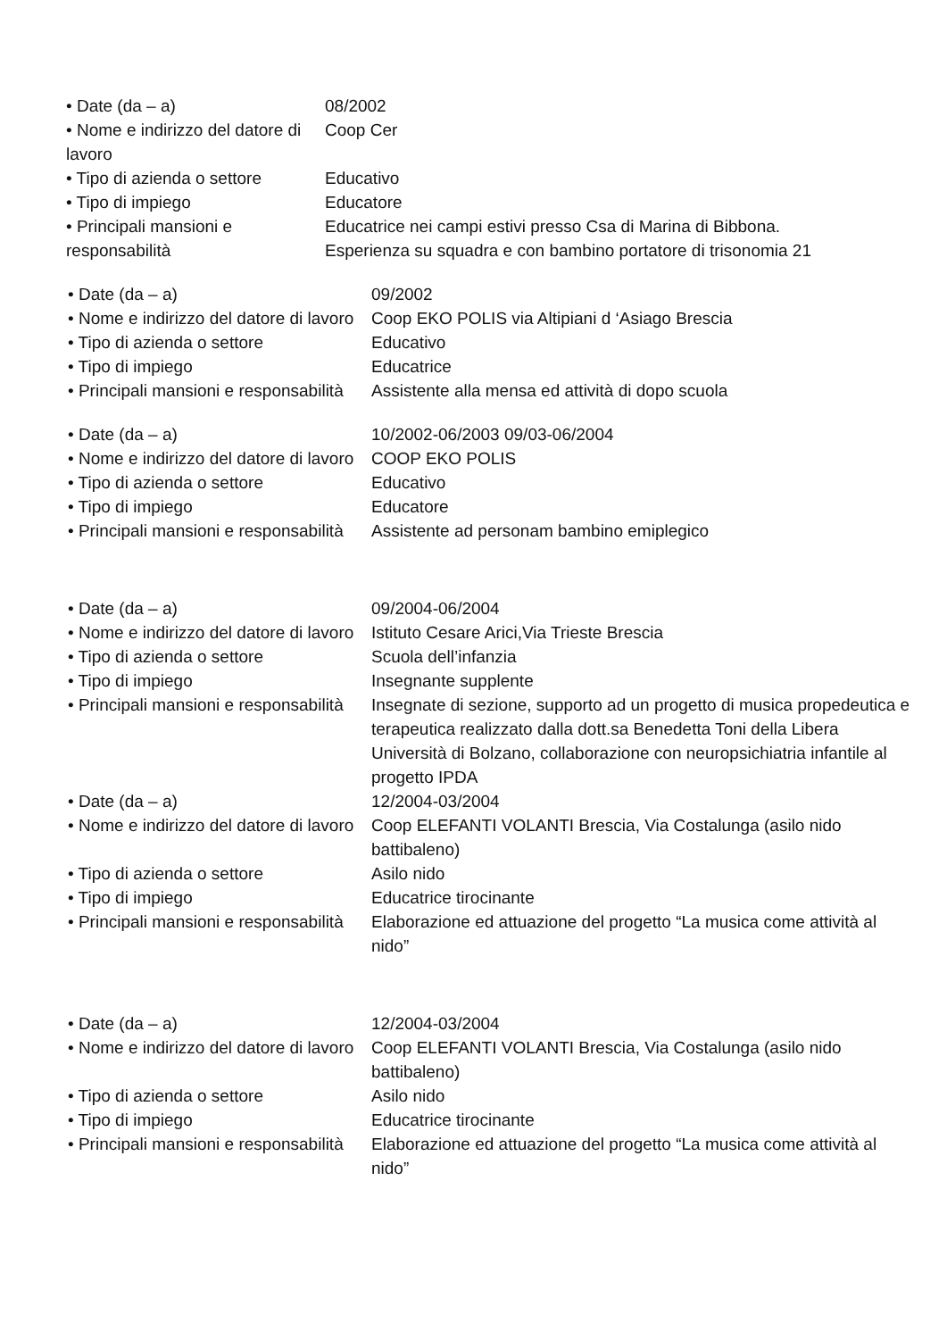• Date (da – a) 08/2002
• Nome e indirizzo del datore di lavoro
Coop Cer
• Tipo di azienda o settore
Educativo
• Tipo di impiego Educatore
• Principali mansioni e responsabilità
Educatrice nei campi estivi presso Csa di Marina di Bibbona. Esperienza su squadra e con bambino portatore di trisonomia 21
• Date (da – a) 09/2002
• Nome e indirizzo del datore di lavoro
Coop EKO POLIS via Altipiani d ‘Asiago Brescia
• Tipo di azienda o settore Educativo
• Tipo di impiego Educatrice
• Principali mansioni e responsabilità
Assistente alla mensa ed attività di dopo scuola
• Date (da – a) 10/2002-06/2003 09/03-06/2004
• Nome e indirizzo del datore di lavoro
COOP EKO POLIS
• Tipo di azienda o settore Educativo
• Tipo di impiego Educatore
• Principali mansioni e responsabilità
Assistente ad personam bambino emiplegico
• Date (da – a) 09/2004-06/2004
• Nome e indirizzo del datore di lavoro
Istituto Cesare Arici,Via Trieste Brescia
• Tipo di azienda o settore Scuola dell’infanzia
• Tipo di impiego Insegnante supplente
• Principali mansioni e responsabilità
Insegnate di sezione, supporto ad un progetto di musica propedeutica e terapeutica realizzato dalla dott.sa Benedetta Toni della Libera Università di Bolzano, collaborazione con neuropsichiatria infantile al progetto IPDA
• Date (da – a) 12/2004-03/2004
• Nome e indirizzo del datore di lavoro
Coop ELEFANTI VOLANTI Brescia, Via Costalunga (asilo nido battibaleno)
• Tipo di azienda o settore Asilo nido
• Tipo di impiego Educatrice tirocinante
• Principali mansioni e responsabilità
Elaborazione ed attuazione del progetto “La musica come attività al nido”
• Date (da – a) 12/2004-03/2004
• Nome e indirizzo del datore di lavoro
Coop ELEFANTI VOLANTI Brescia, Via Costalunga (asilo nido battibaleno)
• Tipo di azienda o settore Asilo nido
• Tipo di impiego Educatrice tirocinante
• Principali mansioni e responsabilità
Elaborazione ed attuazione del progetto “La musica come attività al nido”